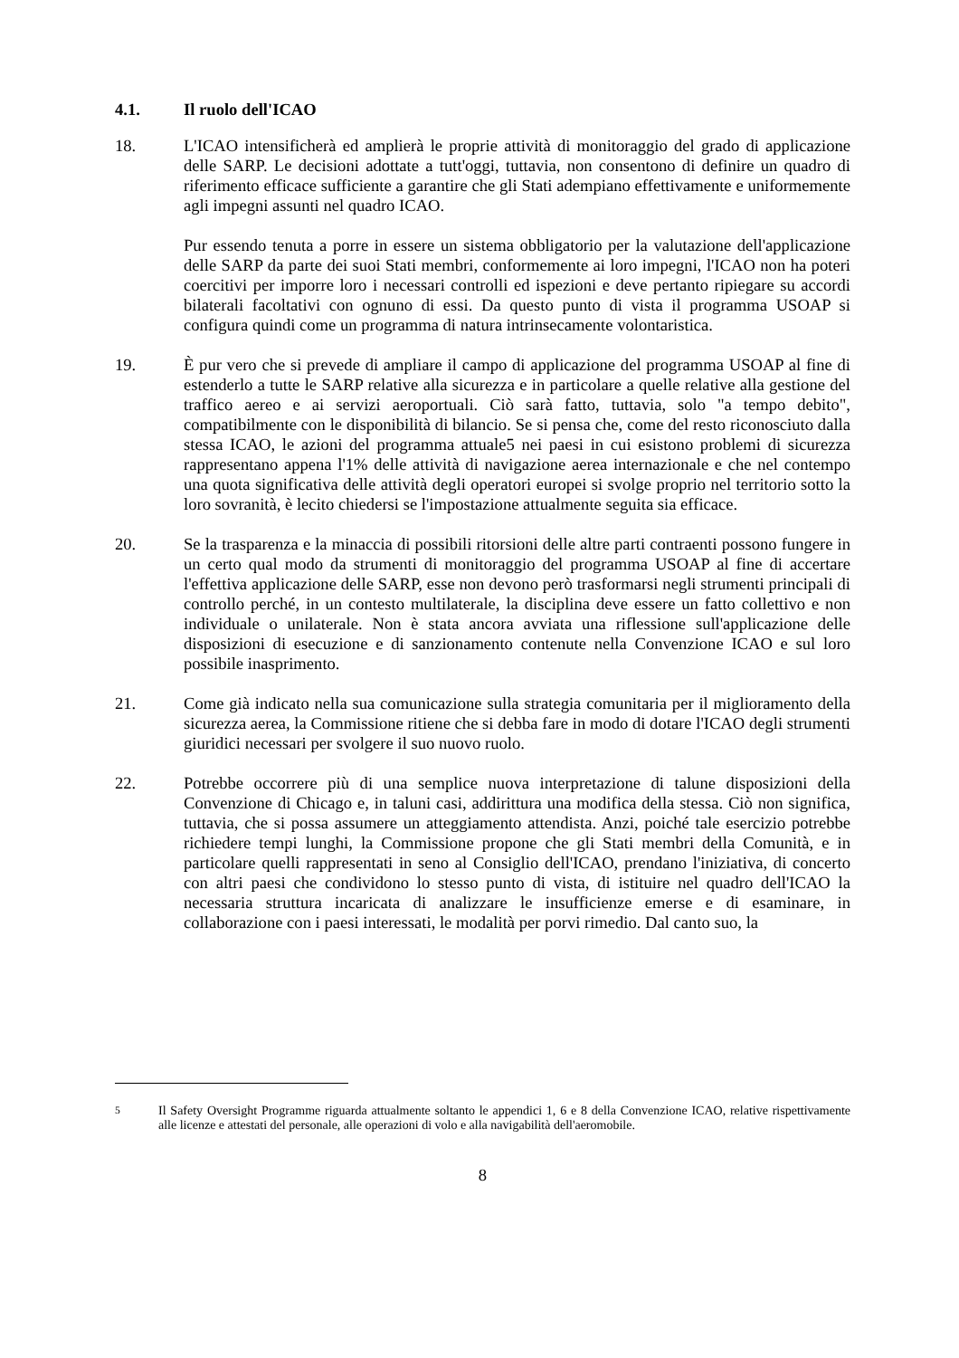4.1. Il ruolo dell'ICAO
18. L'ICAO intensificherà ed amplierà le proprie attività di monitoraggio del grado di applicazione delle SARP. Le decisioni adottate a tutt'oggi, tuttavia, non consentono di definire un quadro di riferimento efficace sufficiente a garantire che gli Stati adempiano effettivamente e uniformemente agli impegni assunti nel quadro ICAO.
Pur essendo tenuta a porre in essere un sistema obbligatorio per la valutazione dell'applicazione delle SARP da parte dei suoi Stati membri, conformemente ai loro impegni, l'ICAO non ha poteri coercitivi per imporre loro i necessari controlli ed ispezioni e deve pertanto ripiegare su accordi bilaterali facoltativi con ognuno di essi. Da questo punto di vista il programma USOAP si configura quindi come un programma di natura intrinsecamente volontaristica.
19. È pur vero che si prevede di ampliare il campo di applicazione del programma USOAP al fine di estenderlo a tutte le SARP relative alla sicurezza e in particolare a quelle relative alla gestione del traffico aereo e ai servizi aeroportuali. Ciò sarà fatto, tuttavia, solo "a tempo debito", compatibilmente con le disponibilità di bilancio. Se si pensa che, come del resto riconosciuto dalla stessa ICAO, le azioni del programma attuale5 nei paesi in cui esistono problemi di sicurezza rappresentano appena l'1% delle attività di navigazione aerea internazionale e che nel contempo una quota significativa delle attività degli operatori europei si svolge proprio nel territorio sotto la loro sovranità, è lecito chiedersi se l'impostazione attualmente seguita sia efficace.
20. Se la trasparenza e la minaccia di possibili ritorsioni delle altre parti contraenti possono fungere in un certo qual modo da strumenti di monitoraggio del programma USOAP al fine di accertare l'effettiva applicazione delle SARP, esse non devono però trasformarsi negli strumenti principali di controllo perché, in un contesto multilaterale, la disciplina deve essere un fatto collettivo e non individuale o unilaterale. Non è stata ancora avviata una riflessione sull'applicazione delle disposizioni di esecuzione e di sanzionamento contenute nella Convenzione ICAO e sul loro possibile inasprimento.
21. Come già indicato nella sua comunicazione sulla strategia comunitaria per il miglioramento della sicurezza aerea, la Commissione ritiene che si debba fare in modo di dotare l'ICAO degli strumenti giuridici necessari per svolgere il suo nuovo ruolo.
22. Potrebbe occorrere più di una semplice nuova interpretazione di talune disposizioni della Convenzione di Chicago e, in taluni casi, addirittura una modifica della stessa. Ciò non significa, tuttavia, che si possa assumere un atteggiamento attendista. Anzi, poiché tale esercizio potrebbe richiedere tempi lunghi, la Commissione propone che gli Stati membri della Comunità, e in particolare quelli rappresentati in seno al Consiglio dell'ICAO, prendano l'iniziativa, di concerto con altri paesi che condividono lo stesso punto di vista, di istituire nel quadro dell'ICAO la necessaria struttura incaricata di analizzare le insufficienze emerse e di esaminare, in collaborazione con i paesi interessati, le modalità per porvi rimedio. Dal canto suo, la
<sup>5</sup> Il Safety Oversight Programme riguarda attualmente soltanto le appendici 1, 6 e 8 della Convenzione ICAO, relative rispettivamente alle licenze e attestati del personale, alle operazioni di volo e alla navigabilità dell'aeromobile.
8